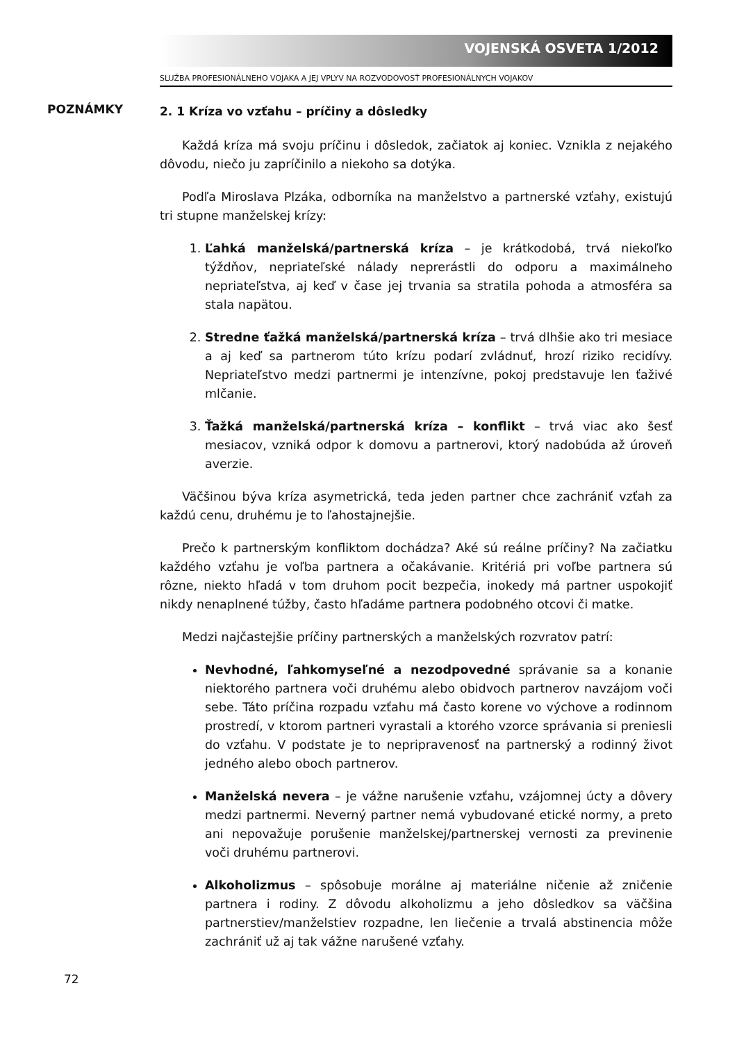VOJENSKÁ OSVETA 1/2012
SLUŽBA PROFESIONÁLNEHO VOJAKA A JEJ VPLYV NA ROZVODOVOSŤ PROFESIONÁLNYCH VOJAKOV
POZNÁMKY
2. 1 Kríza vo vzťahu – príčiny a dôsledky
Každá kríza má svoju príčinu i dôsledok, začiatok aj koniec. Vznikla z nejakého dôvodu, niečo ju zapríčinilo a niekoho sa dotýka.
Podľa Miroslava Plzáka, odborníka na manželstvo a partnerské vzťahy, existujú tri stupne manželskej krízy:
1. Ľahká manželská/partnerská kríza – je krátkodobá, trvá niekoľko týždňov, nepriateľské nálady neprerástli do odporu a maximálneho nepriateľstva, aj keď v čase jej trvania sa stratila pohoda a atmosféra sa stala napätou.
2. Stredne ťažká manželská/partnerská kríza – trvá dlhšie ako tri mesiace a aj keď sa partnerom túto krízu podarí zvládnuť, hrozí riziko recidívy. Nepriateľstvo medzi partnermi je intenzívne, pokoj predstavuje len ťaživé mlčanie.
3. Ťažká manželská/partnerská kríza – konflikt – trvá viac ako šesť mesiacov, vzniká odpor k domovu a partnerovi, ktorý nadobúda až úroveň averzie.
Väčšinou býva kríza asymetrická, teda jeden partner chce zachrániť vzťah za každú cenu, druhému je to ľahostajnejšie.
Prečo k partnerským konfliktom dochádza? Aké sú reálne príčiny? Na začiatku každého vzťahu je voľba partnera a očakávanie. Kritériá pri voľbe partnera sú rôzne, niekto hľadá v tom druhom pocit bezpečia, inokedy má partner uspokojiť nikdy nenaplnené túžby, často hľadáme partnera podobného otcovi či matke.
Medzi najčastejšie príčiny partnerských a manželských rozvratov patrí:
Nevhodné, ľahkomyseľné a nezodpovedné správanie sa a konanie niektorého partnera voči druhému alebo obidvoch partnerov navzájom voči sebe. Táto príčina rozpadu vzťahu má často korene vo výchove a rodinnom prostredí, v ktorom partneri vyrastali a ktorého vzorce správania si preniesli do vzťahu. V podstate je to nepripravenosť na partnerský a rodinný život jedného alebo oboch partnerov.
Manželská nevera – je vážne narušenie vzťahu, vzájomnej úcty a dôvery medzi partnermi. Neverný partner nemá vybudované etické normy, a preto ani nepovažuje porušenie manželskej/partnerskej vernosti za previnenie voči druhému partnerovi.
Alkoholizmus – spôsobuje morálne aj materiálne ničenie až zničenie partnera i rodiny. Z dôvodu alkoholizmu a jeho dôsledkov sa väčšina partnerstiev/manželstiev rozpadne, len liečenie a trvalá abstinencia môže zachrániť už aj tak vážne narušené vzťahy.
72